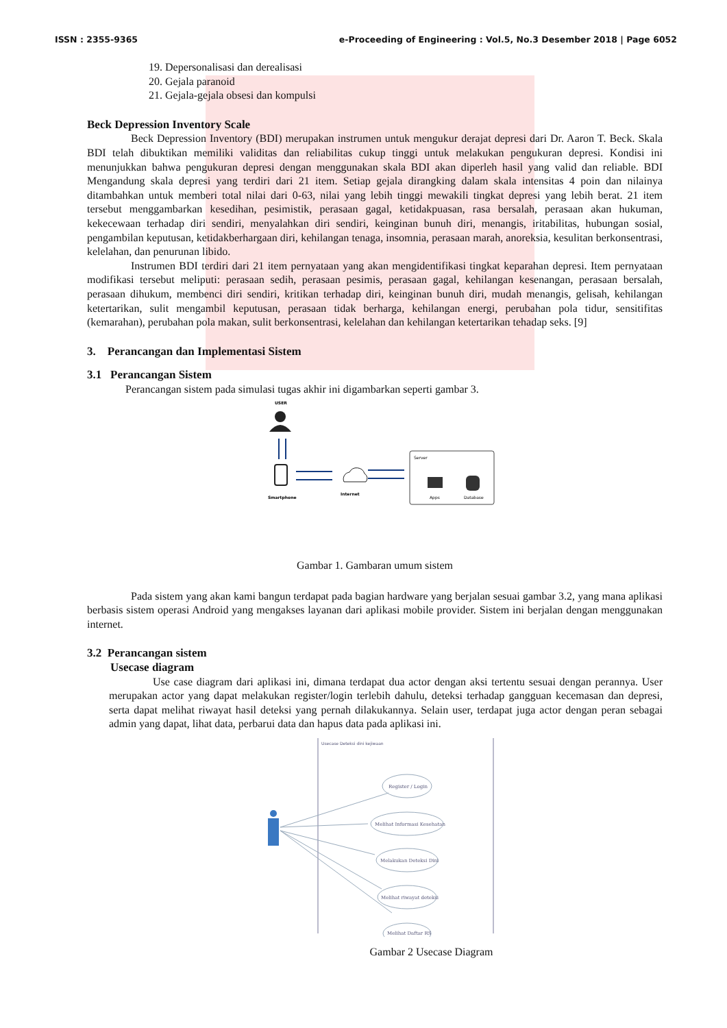ISSN : 2355-9365 e-Proceeding of Engineering : Vol.5, No.3 Desember 2018 | Page 6052
19. Depersonalisasi dan derealisasi
20. Gejala paranoid
21. Gejala-gejala obsesi dan kompulsi
Beck Depression Inventory Scale
Beck Depression Inventory (BDI) merupakan instrumen untuk mengukur derajat depresi dari Dr. Aaron T. Beck. Skala BDI telah dibuktikan memiliki validitas dan reliabilitas cukup tinggi untuk melakukan pengukuran depresi. Kondisi ini menunjukkan bahwa pengukuran depresi dengan menggunakan skala BDI akan diperleh hasil yang valid dan reliable. BDI Mengandung skala depresi yang terdiri dari 21 item. Setiap gejala dirangking dalam skala intensitas 4 poin dan nilainya ditambahkan untuk memberi total nilai dari 0-63, nilai yang lebih tinggi mewakili tingkat depresi yang lebih berat. 21 item tersebut menggambarkan kesedihan, pesimistik, perasaan gagal, ketidakpuasan, rasa bersalah, perasaan akan hukuman, kekecewaan terhadap diri sendiri, menyalahkan diri sendiri, keinginan bunuh diri, menangis, iritabilitas, hubungan sosial, pengambilan keputusan, ketidakberhargaan diri, kehilangan tenaga, insomnia, perasaan marah, anoreksia, kesulitan berkonsentrasi, kelelahan, dan penurunan libido.
Instrumen BDI terdiri dari 21 item pernyataan yang akan mengidentifikasi tingkat keparahan depresi. Item pernyataan modifikasi tersebut meliputi: perasaan sedih, perasaan pesimis, perasaan gagal, kehilangan kesenangan, perasaan bersalah, perasaan dihukum, membenci diri sendiri, kritikan terhadap diri, keinginan bunuh diri, mudah menangis, gelisah, kehilangan ketertarikan, sulit mengambil keputusan, perasaan tidak berharga, kehilangan energi, perubahan pola tidur, sensitifitas (kemarahan), perubahan pola makan, sulit berkonsentrasi, kelelahan dan kehilangan ketertarikan tehadap seks. [9]
3. Perancangan dan Implementasi Sistem
3.1 Perancangan Sistem
Perancangan sistem pada simulasi tugas akhir ini digambarkan seperti gambar 3.
USER
Smartphone
Internet
Server
Apps
Database
Gambar 1. Gambaran umum sistem
Pada sistem yang akan kami bangun terdapat pada bagian hardware yang berjalan sesuai gambar 3.2, yang mana aplikasi berbasis sistem operasi Android yang mengakses layanan dari aplikasi mobile provider. Sistem ini berjalan dengan menggunakan internet.
3.2 Perancangan sistem
Usecase diagram
Use case diagram dari aplikasi ini, dimana terdapat dua actor dengan aksi tertentu sesuai dengan perannya. User merupakan actor yang dapat melakukan register/login terlebih dahulu, deteksi terhadap gangguan kecemasan dan depresi, serta dapat melihat riwayat hasil deteksi yang pernah dilakukannya. Selain user, terdapat juga actor dengan peran sebagai admin yang dapat, lihat data, perbarui data dan hapus data pada aplikasi ini.
Usecase Deteksi dini kejiwaan
Register / Login
Melihat Informasi Kesehatan
Melakukan Deteksi Dini
Melihat riwayat deteksi
Melihat Daftar RS
Gambar 2 Usecase Diagram